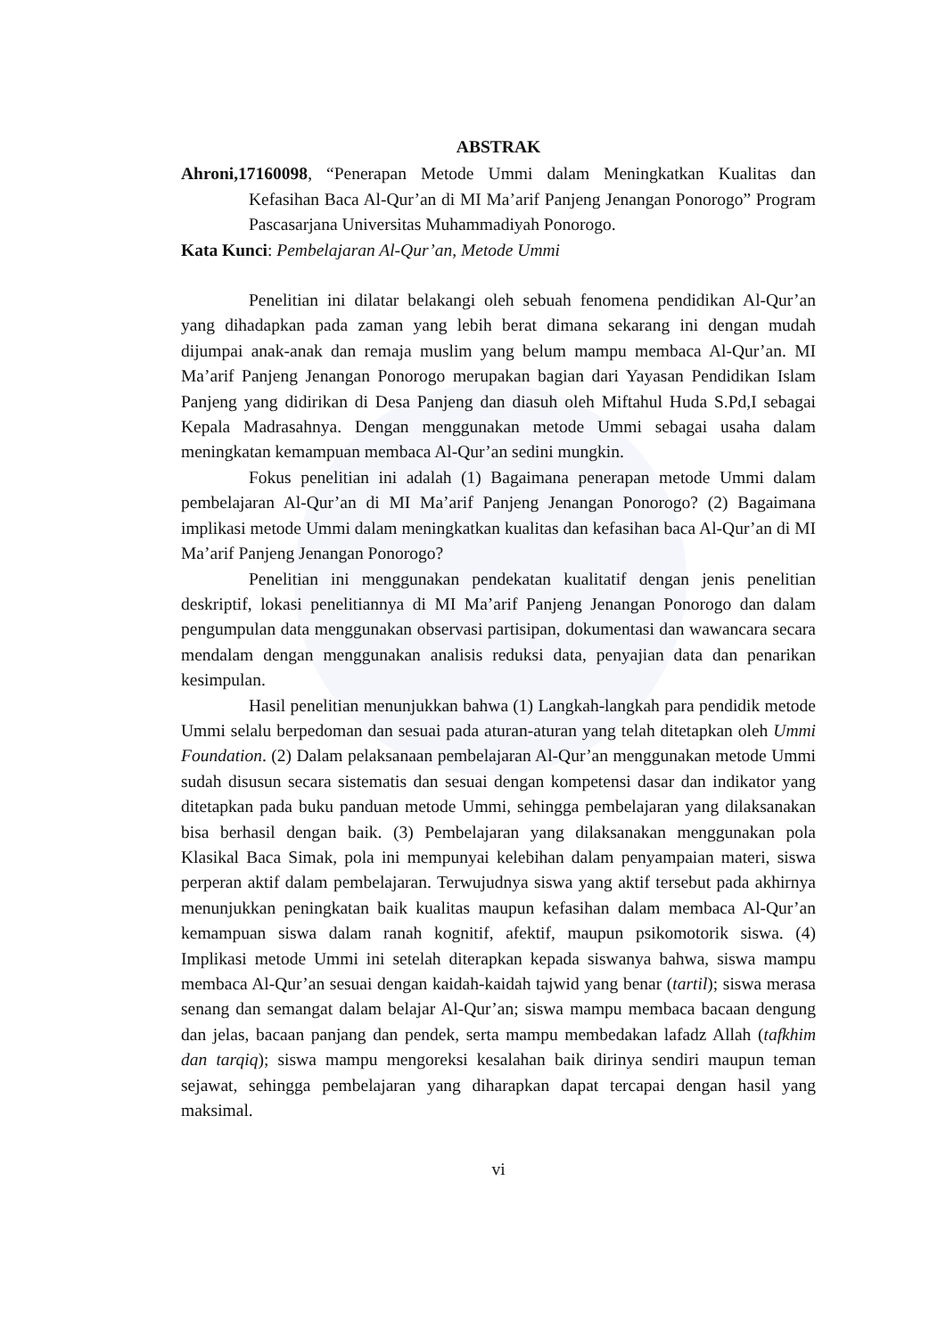ABSTRAK
Ahroni,17160098, “Penerapan Metode Ummi dalam Meningkatkan Kualitas dan Kefasihan Baca Al-Qur’an di MI Ma’arif Panjeng Jenangan Ponorogo” Program Pascasarjana Universitas Muhammadiyah Ponorogo.
Kata Kunci: Pembelajaran Al-Qur’an, Metode Ummi
Penelitian ini dilatar belakangi oleh sebuah fenomena pendidikan Al-Qur’an yang dihadapkan pada zaman yang lebih berat dimana sekarang ini dengan mudah dijumpai anak-anak dan remaja muslim yang belum mampu membaca Al-Qur’an. MI Ma’arif Panjeng Jenangan Ponorogo merupakan bagian dari Yayasan Pendidikan Islam Panjeng yang didirikan di Desa Panjeng dan diasuh oleh Miftahul Huda S.Pd,I sebagai Kepala Madrasahnya. Dengan menggunakan metode Ummi sebagai usaha dalam meningkatan kemampuan membaca Al-Qur’an sedini mungkin.
Fokus penelitian ini adalah (1) Bagaimana penerapan metode Ummi dalam pembelajaran Al-Qur’an di MI Ma’arif Panjeng Jenangan Ponorogo? (2) Bagaimana implikasi metode Ummi dalam meningkatkan kualitas dan kefasihan baca Al-Qur’an di MI Ma’arif Panjeng Jenangan Ponorogo?
Penelitian ini menggunakan pendekatan kualitatif dengan jenis penelitian deskriptif, lokasi penelitiannya di MI Ma’arif Panjeng Jenangan Ponorogo dan dalam pengumpulan data menggunakan observasi partisipan, dokumentasi dan wawancara secara mendalam dengan menggunakan analisis reduksi data, penyajian data dan penarikan kesimpulan.
Hasil penelitian menunjukkan bahwa (1) Langkah-langkah para pendidik metode Ummi selalu berpedoman dan sesuai pada aturan-aturan yang telah ditetapkan oleh Ummi Foundation. (2) Dalam pelaksanaan pembelajaran Al-Qur’an menggunakan metode Ummi sudah disusun secara sistematis dan sesuai dengan kompetensi dasar dan indikator yang ditetapkan pada buku panduan metode Ummi, sehingga pembelajaran yang dilaksanakan bisa berhasil dengan baik. (3) Pembelajaran yang dilaksanakan menggunakan pola Klasikal Baca Simak, pola ini mempunyai kelebihan dalam penyampaian materi, siswa perperan aktif dalam pembelajaran. Terwujudnya siswa yang aktif tersebut pada akhirnya menunjukkan peningkatan baik kualitas maupun kefasihan dalam membaca Al-Qur’an kemampuan siswa dalam ranah kognitif, afektif, maupun psikomotorik siswa. (4) Implikasi metode Ummi ini setelah diterapkan kepada siswanya bahwa, siswa mampu membaca Al-Qur’an sesuai dengan kaidah-kaidah tajwid yang benar (tartil); siswa merasa senang dan semangat dalam belajar Al-Qur’an; siswa mampu membaca bacaan dengung dan jelas, bacaan panjang dan pendek, serta mampu membedakan lafadz Allah (tafkhim dan tarqiq); siswa mampu mengoreksi kesalahan baik dirinya sendiri maupun teman sejawat, sehingga pembelajaran yang diharapkan dapat tercapai dengan hasil yang maksimal.
vi